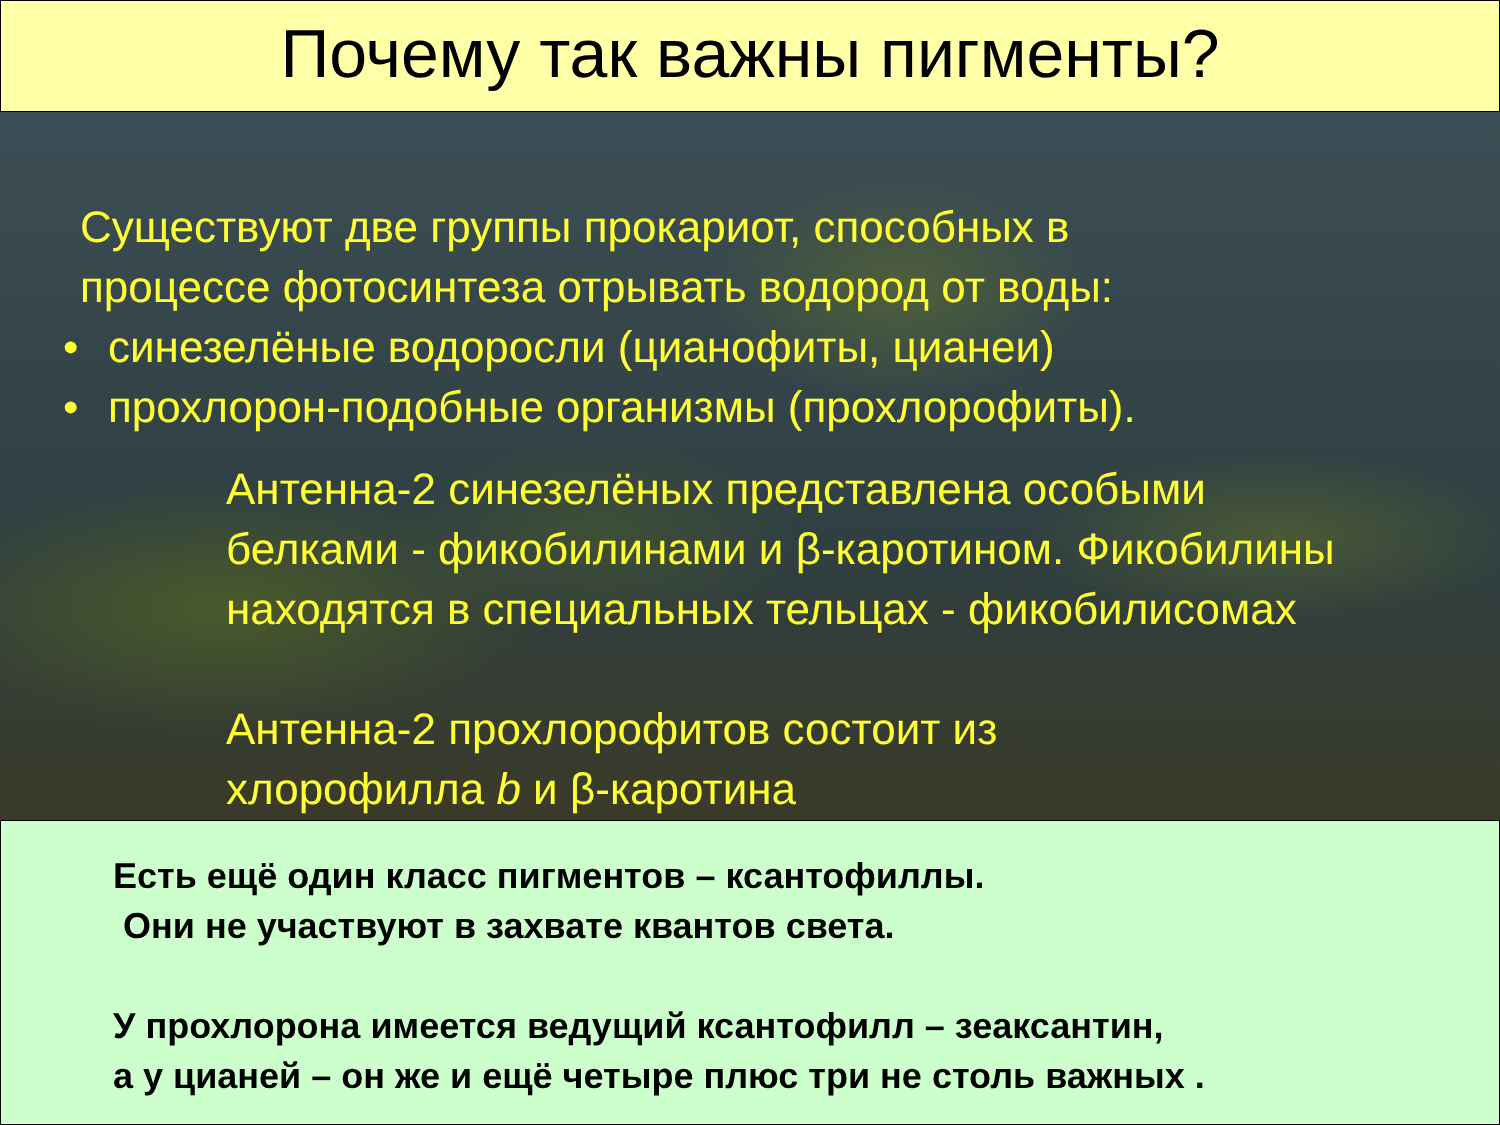Почему так важны пигменты?
Существуют две группы прокариот, способных в
процессе фотосинтеза отрывать водород от воды:
• синезелёные водоросли (цианофиты, цианеи)
• прохлорон-подобные организмы (прохлорофиты).
Антенна-2 синезелёных представлена особыми
белками - фикобилинами и β-каротином. Фикобилины
находятся в специальных тельцах - фикобилисомах
Антенна-2 прохлорофитов состоит из
хлорофилла b и β-каротина
Есть ещё один класс пигментов – ксантофиллы.
Они не участвуют в захвате квантов света.
У прохлорона имеется ведущий ксантофилл – зеаксантин,
а у цианей – он же и ещё четыре плюс три не столь важных .